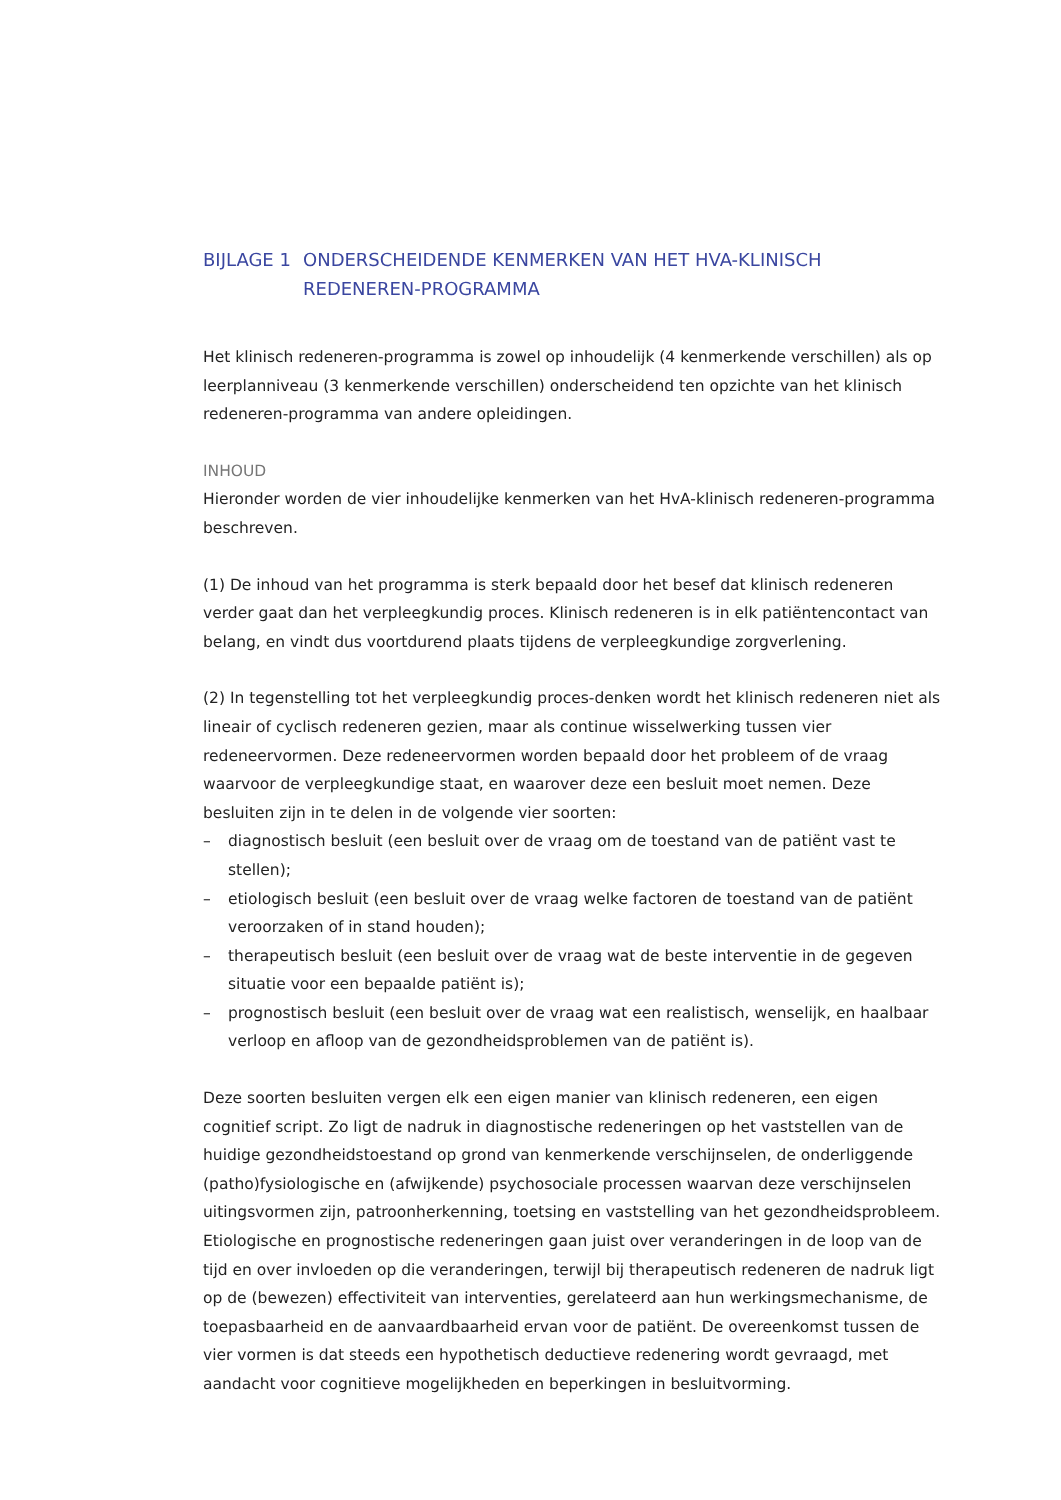BIJLAGE 1 ONDERSCHEIDENDE KENMERKEN VAN HET HVA-KLINISCH REDENEREN-PROGRAMMA
Het klinisch redeneren-programma is zowel op inhoudelijk (4 kenmerkende verschillen) als op leerplanniveau (3 kenmerkende verschillen) onderscheidend ten opzichte van het klinisch redeneren-programma van andere opleidingen.
INHOUD
Hieronder worden de vier inhoudelijke kenmerken van het HvA-klinisch redeneren-programma beschreven.
(1) De inhoud van het programma is sterk bepaald door het besef dat klinisch redeneren verder gaat dan het verpleegkundig proces. Klinisch redeneren is in elk patiëntencontact van belang, en vindt dus voortdurend plaats tijdens de verpleegkundige zorgverlening.
(2) In tegenstelling tot het verpleegkundig proces-denken wordt het klinisch redeneren niet als lineair of cyclisch redeneren gezien, maar als continue wisselwerking tussen vier redeneervormen. Deze redeneervormen worden bepaald door het probleem of de vraag waarvoor de verpleegkundige staat, en waarover deze een besluit moet nemen. Deze besluiten zijn in te delen in de volgende vier soorten:
– diagnostisch besluit (een besluit over de vraag om de toestand van de patiënt vast te stellen);
– etiologisch besluit (een besluit over de vraag welke factoren de toestand van de patiënt veroorzaken of in stand houden);
– therapeutisch besluit (een besluit over de vraag wat de beste interventie in de gegeven situatie voor een bepaalde patiënt is);
– prognostisch besluit (een besluit over de vraag wat een realistisch, wenselijk, en haalbaar verloop en afloop van de gezondheidsproblemen van de patiënt is).
Deze soorten besluiten vergen elk een eigen manier van klinisch redeneren, een eigen cognitief script. Zo ligt de nadruk in diagnostische redeneringen op het vaststellen van de huidige gezondheidstoestand op grond van kenmerkende verschijnselen, de onderliggende (patho)fysiologische en (afwijkende) psychosociale processen waarvan deze verschijnselen uitingsvormen zijn, patroonherkenning, toetsing en vaststelling van het gezondheidsprobleem. Etiologische en prognostische redeneringen gaan juist over veranderingen in de loop van de tijd en over invloeden op die veranderingen, terwijl bij therapeutisch redeneren de nadruk ligt op de (bewezen) effectiviteit van interventies, gerelateerd aan hun werkingsmechanisme, de toepasbaarheid en de aanvaardbaarheid ervan voor de patiënt. De overeenkomst tussen de vier vormen is dat steeds een hypothetisch deductieve redenering wordt gevraagd, met aandacht voor cognitieve mogelijkheden en beperkingen in besluitvorming.